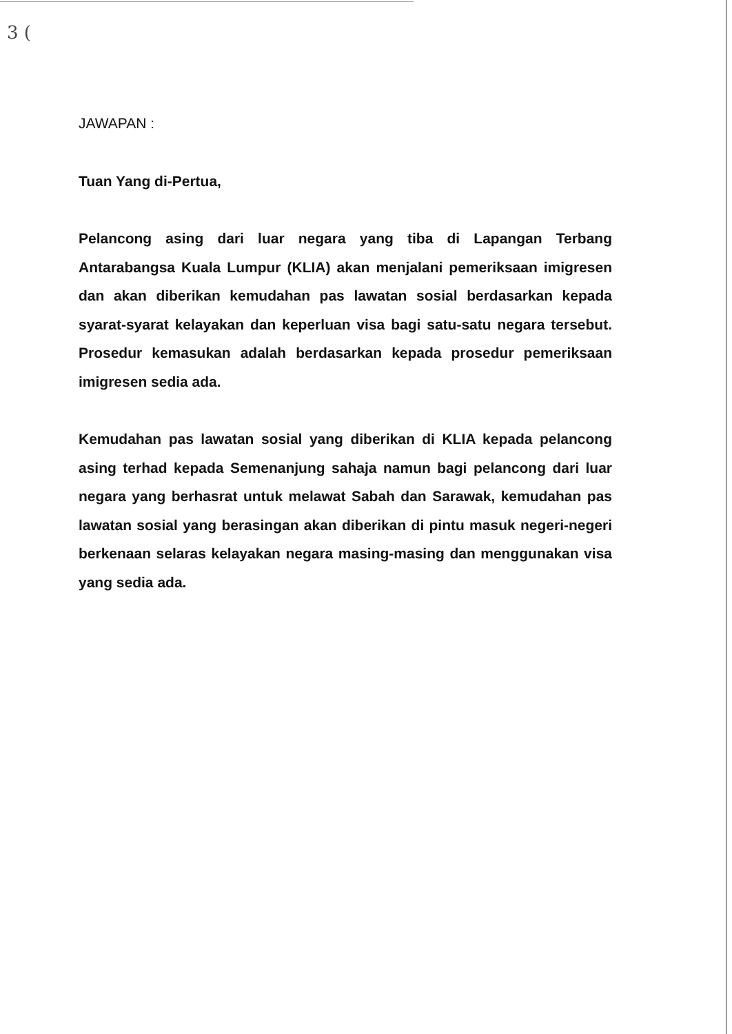3 (
JAWAPAN :
Tuan Yang di-Pertua,
Pelancong asing dari luar negara yang tiba di Lapangan Terbang Antarabangsa Kuala Lumpur (KLIA) akan menjalani pemeriksaan imigresen dan akan diberikan kemudahan pas lawatan sosial berdasarkan kepada syarat-syarat kelayakan dan keperluan visa bagi satu-satu negara tersebut. Prosedur kemasukan adalah berdasarkan kepada prosedur pemeriksaan imigresen sedia ada.
Kemudahan pas lawatan sosial yang diberikan di KLIA kepada pelancong asing terhad kepada Semenanjung sahaja namun bagi pelancong dari luar negara yang berhasrat untuk melawat Sabah dan Sarawak, kemudahan pas lawatan sosial yang berasingan akan diberikan di pintu masuk negeri-negeri berkenaan selaras kelayakan negara masing-masing dan menggunakan visa yang sedia ada.